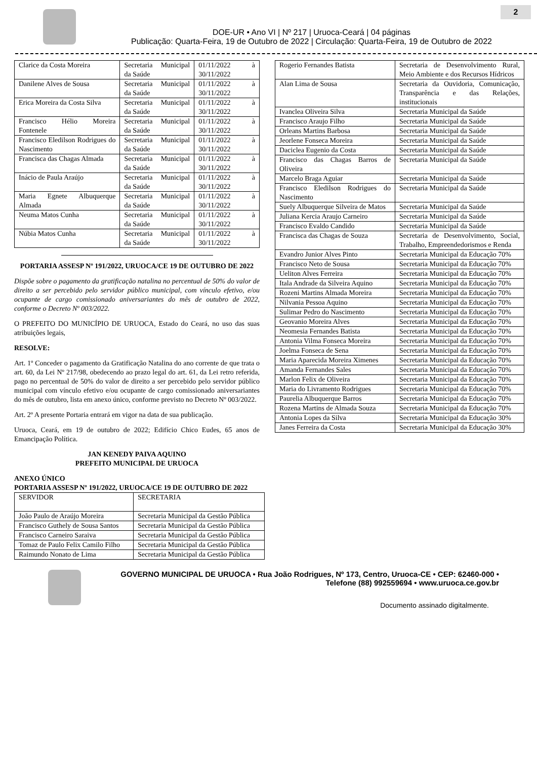2
DOE-UR • Ano VI | Nº 217 | Uruoca-Ceará | 04 páginas
Publicação: Quarta-Feira, 19 de Outubro de 2022 | Circulação: Quarta-Feira, 19 de Outubro de 2022
| Clarice da Costa Moreira | Secretaria Municipal da Saúde | 01/11/2022 à 30/11/2022 |
| Danilene Alves de Sousa | Secretaria Municipal da Saúde | 01/11/2022 à 30/11/2022 |
| Erica Moreira da Costa Silva | Secretaria Municipal da Saúde | 01/11/2022 à 30/11/2022 |
| Francisco Hélio Moreira Fontenele | Secretaria Municipal da Saúde | 01/11/2022 à 30/11/2022 |
| Francisco Eledilson Rodrigues do Nascimento | Secretaria Municipal da Saúde | 01/11/2022 à 30/11/2022 |
| Francisca das Chagas Almada | Secretaria Municipal da Saúde | 01/11/2022 à 30/11/2022 |
| Inácio de Paula Araújo | Secretaria Municipal da Saúde | 01/11/2022 à 30/11/2022 |
| Maria Egnete Albuquerque Almada | Secretaria Municipal da Saúde | 01/11/2022 à 30/11/2022 |
| Neuma Matos Cunha | Secretaria Municipal da Saúde | 01/11/2022 à 30/11/2022 |
| Núbia Matos Cunha | Secretaria Municipal da Saúde | 01/11/2022 à 30/11/2022 |
PORTARIA ASSESP Nº 191/2022, URUOCA/CE 19 DE OUTUBRO DE 2022
Dispõe sobre o pagamento da gratificação natalina no percentual de 50% do valor de direito a ser percebido pelo servidor público municipal, com vínculo efetivo, e/ou ocupante de cargo comissionado aniversariantes do mês de outubro de 2022, conforme o Decreto Nº 003/2022.
O PREFEITO DO MUNICÍPIO DE URUOCA, Estado do Ceará, no uso das suas atribuições legais,
RESOLVE:
Art. 1º Conceder o pagamento da Gratificação Natalina do ano corrente de que trata o art. 60, da Lei Nº 217/98, obedecendo ao prazo legal do art. 61, da Lei retro referida, pago no percentual de 50% do valor de direito a ser percebido pelo servidor público municipal com vínculo efetivo e/ou ocupante de cargo comissionado aniversariantes do mês de outubro, lista em anexo único, conforme previsto no Decreto Nº 003/2022.
Art. 2º A presente Portaria entrará em vigor na data de sua publicação.
Uruoca, Ceará, em 19 de outubro de 2022; Edifício Chico Eudes, 65 anos de Emancipação Política.
JAN KENEDY PAIVA AQUINO
PREFEITO MUNICIPAL DE URUOCA
ANEXO ÚNICO
PORTARIA ASSESP Nº 191/2022, URUOCA/CE 19 DE OUTUBRO DE 2022
| SERVIDOR | SECRETARIA |
| --- | --- |
| João Paulo de Araújo Moreira | Secretaria Municipal da Gestão Pública |
| Francisco Guthely de Sousa Santos | Secretaria Municipal da Gestão Pública |
| Francisco Carneiro Saraiva | Secretaria Municipal da Gestão Pública |
| Tomaz de Paulo Felix Camilo Filho | Secretaria Municipal da Gestão Pública |
| Raimundo Nonato de Lima | Secretaria Municipal da Gestão Pública |
| Rogerio Fernandes Batista | Secretaria de Desenvolvimento Rural, Meio Ambiente e dos Recursos Hídricos |
| Alan Lima de Sousa | Secretaria da Ouvidoria, Comunicação, Transparência e das Relações, institucionais |
| Ivanclea Oliveira Silva | Secretaria Municipal da Saúde |
| Francisco Araujo Filho | Secretaria Municipal da Saúde |
| Orleans Martins Barbosa | Secretaria Municipal da Saúde |
| Jeorlene Fonseca Moreira | Secretaria Municipal da Saúde |
| Daciclea Eugenio da Costa | Secretaria Municipal da Saúde |
| Francisco das Chagas Barros de Oliveira | Secretaria Municipal da Saúde |
| Marcelo Braga Aguiar | Secretaria Municipal da Saúde |
| Francisco Eledilson Rodrigues do Nascimento | Secretaria Municipal da Saúde |
| Suely Albuquerque Silveira de Matos | Secretaria Municipal da Saúde |
| Juliana Kercia Araujo Carneiro | Secretaria Municipal da Saúde |
| Francisco Evaldo Candido | Secretaria Municipal da Saúde |
| Francisca das Chagas de Souza | Secretaria de Desenvolvimento, Social, Trabalho, Empreendedorismos e Renda |
| Evandro Junior Alves Pinto | Secretaria Municipal da Educação 70% |
| Francisco Neto de Sousa | Secretaria Municipal da Educação 70% |
| Ueliton Alves Ferreira | Secretaria Municipal da Educação 70% |
| Itala Andrade da Silveira Aquino | Secretaria Municipal da Educação 70% |
| Rozeni Martins Almada Moreira | Secretaria Municipal da Educação 70% |
| Nilvania Pessoa Aquino | Secretaria Municipal da Educação 70% |
| Sulimar Pedro do Nascimento | Secretaria Municipal da Educação 70% |
| Geovanio Moreira Alves | Secretaria Municipal da Educação 70% |
| Neomesia Fernandes Batista | Secretaria Municipal da Educação 70% |
| Antonia Vilma Fonseca Moreira | Secretaria Municipal da Educação 70% |
| Joelma Fonseca de Sena | Secretaria Municipal da Educação 70% |
| Maria Aparecida Moreira Ximenes | Secretaria Municipal da Educação 70% |
| Amanda Fernandes Sales | Secretaria Municipal da Educação 70% |
| Marlon Felix de Oliveira | Secretaria Municipal da Educação 70% |
| Maria do Livramento Rodrigues | Secretaria Municipal da Educação 70% |
| Paurelia Albuquerque Barros | Secretaria Municipal da Educação 70% |
| Rozena Martins de Almada Souza | Secretaria Municipal da Educação 70% |
| Antonia Lopes da Silva | Secretaria Municipal da Educação 30% |
| Janes Ferreira da Costa | Secretaria Municipal da Educação 30% |
GOVERNO MUNICIPAL DE URUOCA • Rua João Rodrigues, Nº 173, Centro, Uruoca-CE • CEP: 62460-000 • Telefone (88) 992559694 • www.uruoca.ce.gov.br
Documento assinado digitalmente.